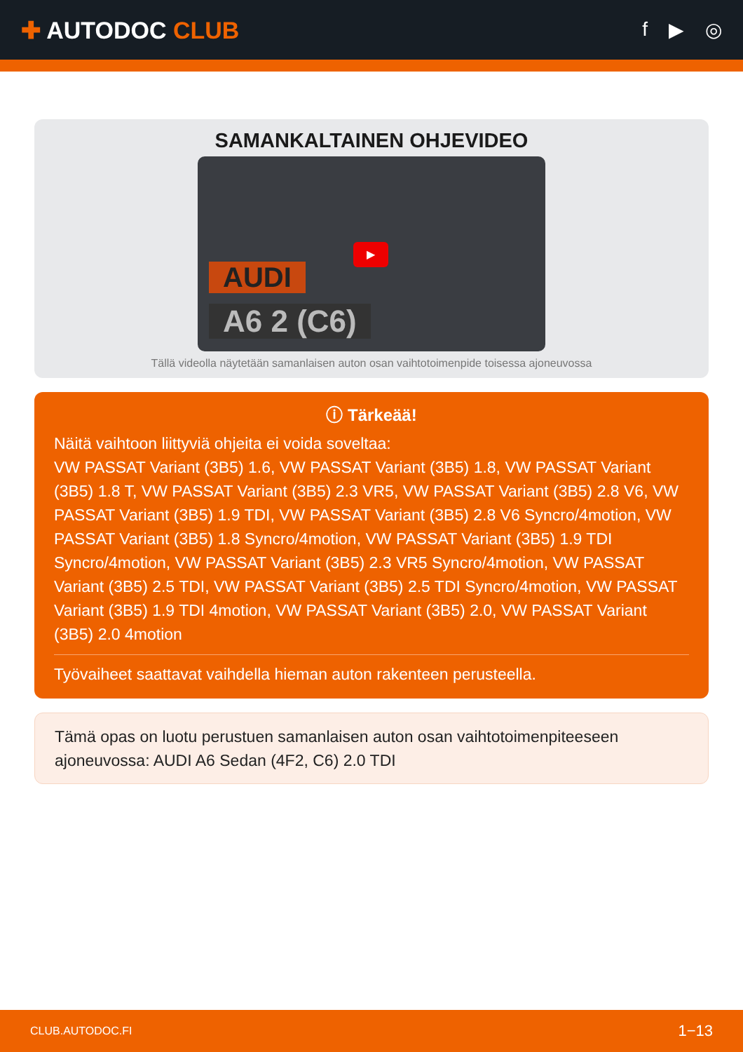✚ AUTODOC CLUB
f ▶ ◎
SAMANKALTAINEN OHJEVIDEO
AUDI
A6 2 (C6)
▶
Tällä videolla näytetään samanlaisen auton osan vaihtotoimenpide toisessa ajoneuvossa
ⓘ Tärkeää!
Näitä vaihtoon liittyviä ohjeita ei voida soveltaa:
VW PASSAT Variant (3B5) 1.6, VW PASSAT Variant (3B5) 1.8, VW PASSAT Variant (3B5) 1.8 T, VW PASSAT Variant (3B5) 2.3 VR5, VW PASSAT Variant (3B5) 2.8 V6, VW PASSAT Variant (3B5) 1.9 TDI, VW PASSAT Variant (3B5) 2.8 V6 Syncro/4motion, VW PASSAT Variant (3B5) 1.8 Syncro/4motion, VW PASSAT Variant (3B5) 1.9 TDI Syncro/4motion, VW PASSAT Variant (3B5) 2.3 VR5 Syncro/4motion, VW PASSAT Variant (3B5) 2.5 TDI, VW PASSAT Variant (3B5) 2.5 TDI Syncro/4motion, VW PASSAT Variant (3B5) 1.9 TDI 4motion, VW PASSAT Variant (3B5) 2.0, VW PASSAT Variant (3B5) 2.0 4motion
Työvaiheet saattavat vaihdella hieman auton rakenteen perusteella.
Tämä opas on luotu perustuen samanlaisen auton osan vaihtotoimenpiteeseen ajoneuvossa: AUDI A6 Sedan (4F2, C6) 2.0 TDI
CLUB.AUTODOC.FI 1−13